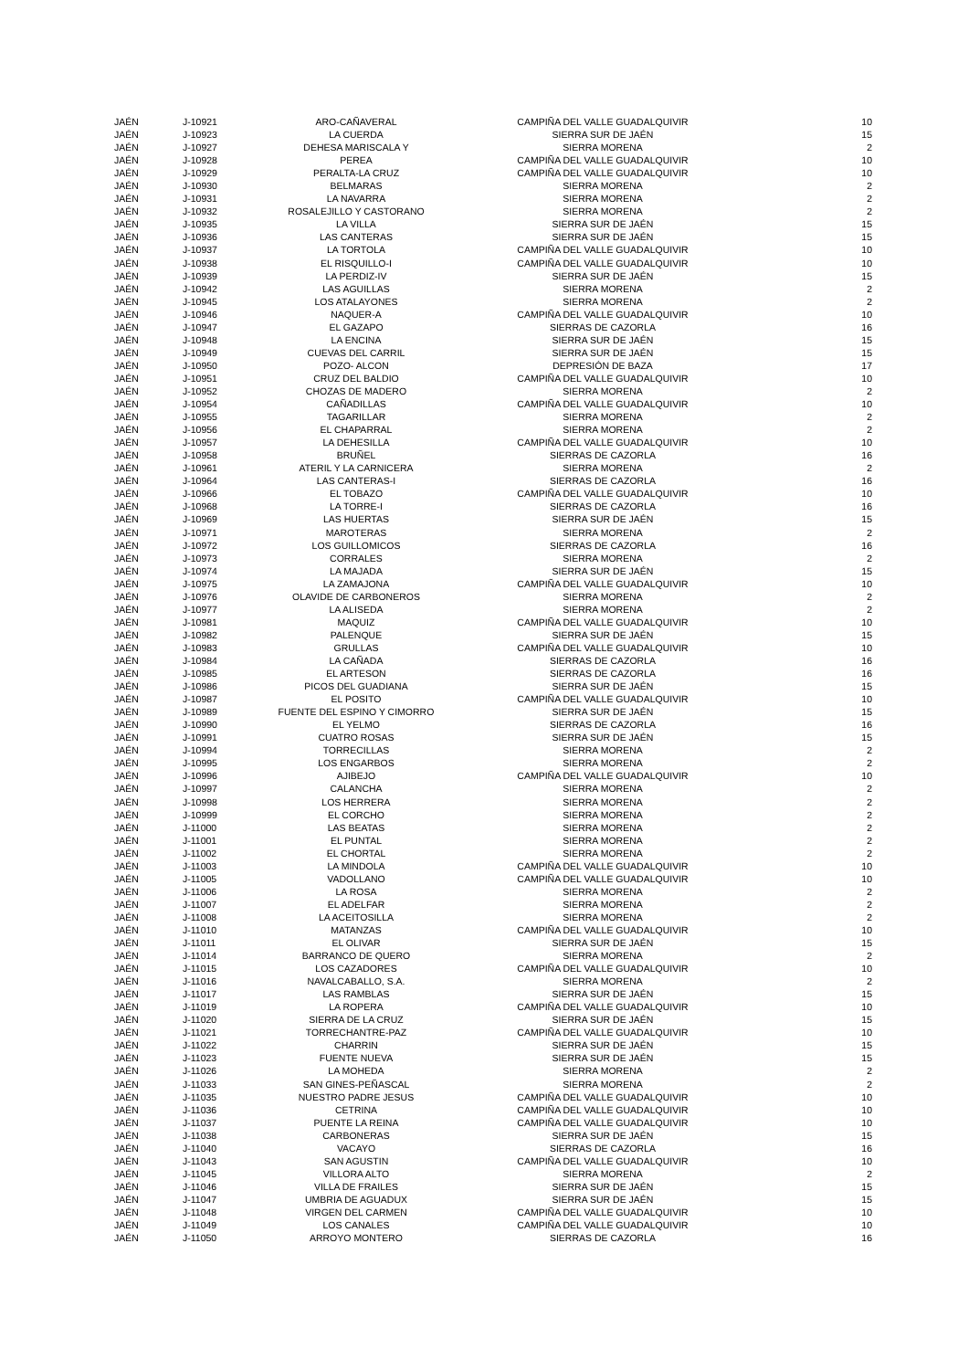| JAÉN | J-10921 | ARO-CAÑAVERAL | CAMPIÑA DEL VALLE GUADALQUIVIR | 10 |
| JAÉN | J-10923 | LA CUERDA | SIERRA SUR DE JAÉN | 15 |
| JAÉN | J-10927 | DEHESA MARISCALA Y | SIERRA MORENA | 2 |
| JAÉN | J-10928 | PEREA | CAMPIÑA DEL VALLE GUADALQUIVIR | 10 |
| JAÉN | J-10929 | PERALTA-LA CRUZ | CAMPIÑA DEL VALLE GUADALQUIVIR | 10 |
| JAÉN | J-10930 | BELMARAS | SIERRA MORENA | 2 |
| JAÉN | J-10931 | LA NAVARRA | SIERRA MORENA | 2 |
| JAÉN | J-10932 | ROSALEJILLO Y CASTORANO | SIERRA MORENA | 2 |
| JAÉN | J-10935 | LA VILLA | SIERRA SUR DE JAÉN | 15 |
| JAÉN | J-10936 | LAS CANTERAS | SIERRA SUR DE JAÉN | 15 |
| JAÉN | J-10937 | LA TORTOLA | CAMPIÑA DEL VALLE GUADALQUIVIR | 10 |
| JAÉN | J-10938 | EL RISQUILLO-I | CAMPIÑA DEL VALLE GUADALQUIVIR | 10 |
| JAÉN | J-10939 | LA PERDIZ-IV | SIERRA SUR DE JAÉN | 15 |
| JAÉN | J-10942 | LAS AGUILLAS | SIERRA MORENA | 2 |
| JAÉN | J-10945 | LOS ATALAYONES | SIERRA MORENA | 2 |
| JAÉN | J-10946 | NAQUER-A | CAMPIÑA DEL VALLE GUADALQUIVIR | 10 |
| JAÉN | J-10947 | EL GAZAPO | SIERRAS DE CAZORLA | 16 |
| JAÉN | J-10948 | LA ENCINA | SIERRA SUR DE JAÉN | 15 |
| JAÉN | J-10949 | CUEVAS DEL CARRIL | SIERRA SUR DE JAÉN | 15 |
| JAÉN | J-10950 | POZO- ALCON | DEPRESIÓN DE BAZA | 17 |
| JAÉN | J-10951 | CRUZ DEL BALDIO | CAMPIÑA DEL VALLE GUADALQUIVIR | 10 |
| JAÉN | J-10952 | CHOZAS DE MADERO | SIERRA MORENA | 2 |
| JAÉN | J-10954 | CAÑADILLAS | CAMPIÑA DEL VALLE GUADALQUIVIR | 10 |
| JAÉN | J-10955 | TAGARILLAR | SIERRA MORENA | 2 |
| JAÉN | J-10956 | EL CHAPARRAL | SIERRA MORENA | 2 |
| JAÉN | J-10957 | LA DEHESILLA | CAMPIÑA DEL VALLE GUADALQUIVIR | 10 |
| JAÉN | J-10958 | BRUÑEL | SIERRAS DE CAZORLA | 16 |
| JAÉN | J-10961 | ATERIL Y LA CARNICERA | SIERRA MORENA | 2 |
| JAÉN | J-10964 | LAS CANTERAS-I | SIERRAS DE CAZORLA | 16 |
| JAÉN | J-10966 | EL TOBAZO | CAMPIÑA DEL VALLE GUADALQUIVIR | 10 |
| JAÉN | J-10968 | LA TORRE-I | SIERRAS DE CAZORLA | 16 |
| JAÉN | J-10969 | LAS HUERTAS | SIERRA SUR DE JAÉN | 15 |
| JAÉN | J-10971 | MAROTERAS | SIERRA MORENA | 2 |
| JAÉN | J-10972 | LOS GUILLOMICOS | SIERRAS DE CAZORLA | 16 |
| JAÉN | J-10973 | CORRALES | SIERRA MORENA | 2 |
| JAÉN | J-10974 | LA MAJADA | SIERRA SUR DE JAÉN | 15 |
| JAÉN | J-10975 | LA ZAMAJONA | CAMPIÑA DEL VALLE GUADALQUIVIR | 10 |
| JAÉN | J-10976 | OLAVIDE DE CARBONEROS | SIERRA MORENA | 2 |
| JAÉN | J-10977 | LA ALISEDA | SIERRA MORENA | 2 |
| JAÉN | J-10981 | MAQUIZ | CAMPIÑA DEL VALLE GUADALQUIVIR | 10 |
| JAÉN | J-10982 | PALENQUE | SIERRA SUR DE JAÉN | 15 |
| JAÉN | J-10983 | GRULLAS | CAMPIÑA DEL VALLE GUADALQUIVIR | 10 |
| JAÉN | J-10984 | LA CAÑADA | SIERRAS DE CAZORLA | 16 |
| JAÉN | J-10985 | EL ARTESON | SIERRAS DE CAZORLA | 16 |
| JAÉN | J-10986 | PICOS DEL GUADIANA | SIERRA SUR DE JAÉN | 15 |
| JAÉN | J-10987 | EL POSITO | CAMPIÑA DEL VALLE GUADALQUIVIR | 10 |
| JAÉN | J-10989 | FUENTE DEL ESPINO Y CIMORRO | SIERRA SUR DE JAÉN | 15 |
| JAÉN | J-10990 | EL YELMO | SIERRAS DE CAZORLA | 16 |
| JAÉN | J-10991 | CUATRO ROSAS | SIERRA SUR DE JAÉN | 15 |
| JAÉN | J-10994 | TORRECILLAS | SIERRA MORENA | 2 |
| JAÉN | J-10995 | LOS ENGARBOS | SIERRA MORENA | 2 |
| JAÉN | J-10996 | AJIBEJO | CAMPIÑA DEL VALLE GUADALQUIVIR | 10 |
| JAÉN | J-10997 | CALANCHA | SIERRA MORENA | 2 |
| JAÉN | J-10998 | LOS HERRERA | SIERRA MORENA | 2 |
| JAÉN | J-10999 | EL CORCHO | SIERRA MORENA | 2 |
| JAÉN | J-11000 | LAS BEATAS | SIERRA MORENA | 2 |
| JAÉN | J-11001 | EL PUNTAL | SIERRA MORENA | 2 |
| JAÉN | J-11002 | EL CHORTAL | SIERRA MORENA | 2 |
| JAÉN | J-11003 | LA MINDOLA | CAMPIÑA DEL VALLE GUADALQUIVIR | 10 |
| JAÉN | J-11005 | VADOLLANO | CAMPIÑA DEL VALLE GUADALQUIVIR | 10 |
| JAÉN | J-11006 | LA ROSA | SIERRA MORENA | 2 |
| JAÉN | J-11007 | EL ADELFAR | SIERRA MORENA | 2 |
| JAÉN | J-11008 | LA ACEITOSILLA | SIERRA MORENA | 2 |
| JAÉN | J-11010 | MATANZAS | CAMPIÑA DEL VALLE GUADALQUIVIR | 10 |
| JAÉN | J-11011 | EL OLIVAR | SIERRA SUR DE JAÉN | 15 |
| JAÉN | J-11014 | BARRANCO DE QUERO | SIERRA MORENA | 2 |
| JAÉN | J-11015 | LOS CAZADORES | CAMPIÑA DEL VALLE GUADALQUIVIR | 10 |
| JAÉN | J-11016 | NAVALCABALLO, S.A. | SIERRA MORENA | 2 |
| JAÉN | J-11017 | LAS RAMBLAS | SIERRA SUR DE JAÉN | 15 |
| JAÉN | J-11019 | LA ROPERA | CAMPIÑA DEL VALLE GUADALQUIVIR | 10 |
| JAÉN | J-11020 | SIERRA DE LA CRUZ | SIERRA SUR DE JAÉN | 15 |
| JAÉN | J-11021 | TORRECHANTRE-PAZ | CAMPIÑA DEL VALLE GUADALQUIVIR | 10 |
| JAÉN | J-11022 | CHARRIN | SIERRA SUR DE JAÉN | 15 |
| JAÉN | J-11023 | FUENTE NUEVA | SIERRA SUR DE JAÉN | 15 |
| JAÉN | J-11026 | LA MOHEDA | SIERRA MORENA | 2 |
| JAÉN | J-11033 | SAN GINES-PEÑASCAL | SIERRA MORENA | 2 |
| JAÉN | J-11035 | NUESTRO PADRE JESUS | CAMPIÑA DEL VALLE GUADALQUIVIR | 10 |
| JAÉN | J-11036 | CETRINA | CAMPIÑA DEL VALLE GUADALQUIVIR | 10 |
| JAÉN | J-11037 | PUENTE LA REINA | CAMPIÑA DEL VALLE GUADALQUIVIR | 10 |
| JAÉN | J-11038 | CARBONERAS | SIERRA SUR DE JAÉN | 15 |
| JAÉN | J-11040 | VACAYO | SIERRAS DE CAZORLA | 16 |
| JAÉN | J-11043 | SAN AGUSTIN | CAMPIÑA DEL VALLE GUADALQUIVIR | 10 |
| JAÉN | J-11045 | VILLORA ALTO | SIERRA MORENA | 2 |
| JAÉN | J-11046 | VILLA DE FRAILES | SIERRA SUR DE JAÉN | 15 |
| JAÉN | J-11047 | UMBRIA DE AGUADUX | SIERRA SUR DE JAÉN | 15 |
| JAÉN | J-11048 | VIRGEN DEL CARMEN | CAMPIÑA DEL VALLE GUADALQUIVIR | 10 |
| JAÉN | J-11049 | LOS CANALES | CAMPIÑA DEL VALLE GUADALQUIVIR | 10 |
| JAÉN | J-11050 | ARROYO MONTERO | SIERRAS DE CAZORLA | 16 |